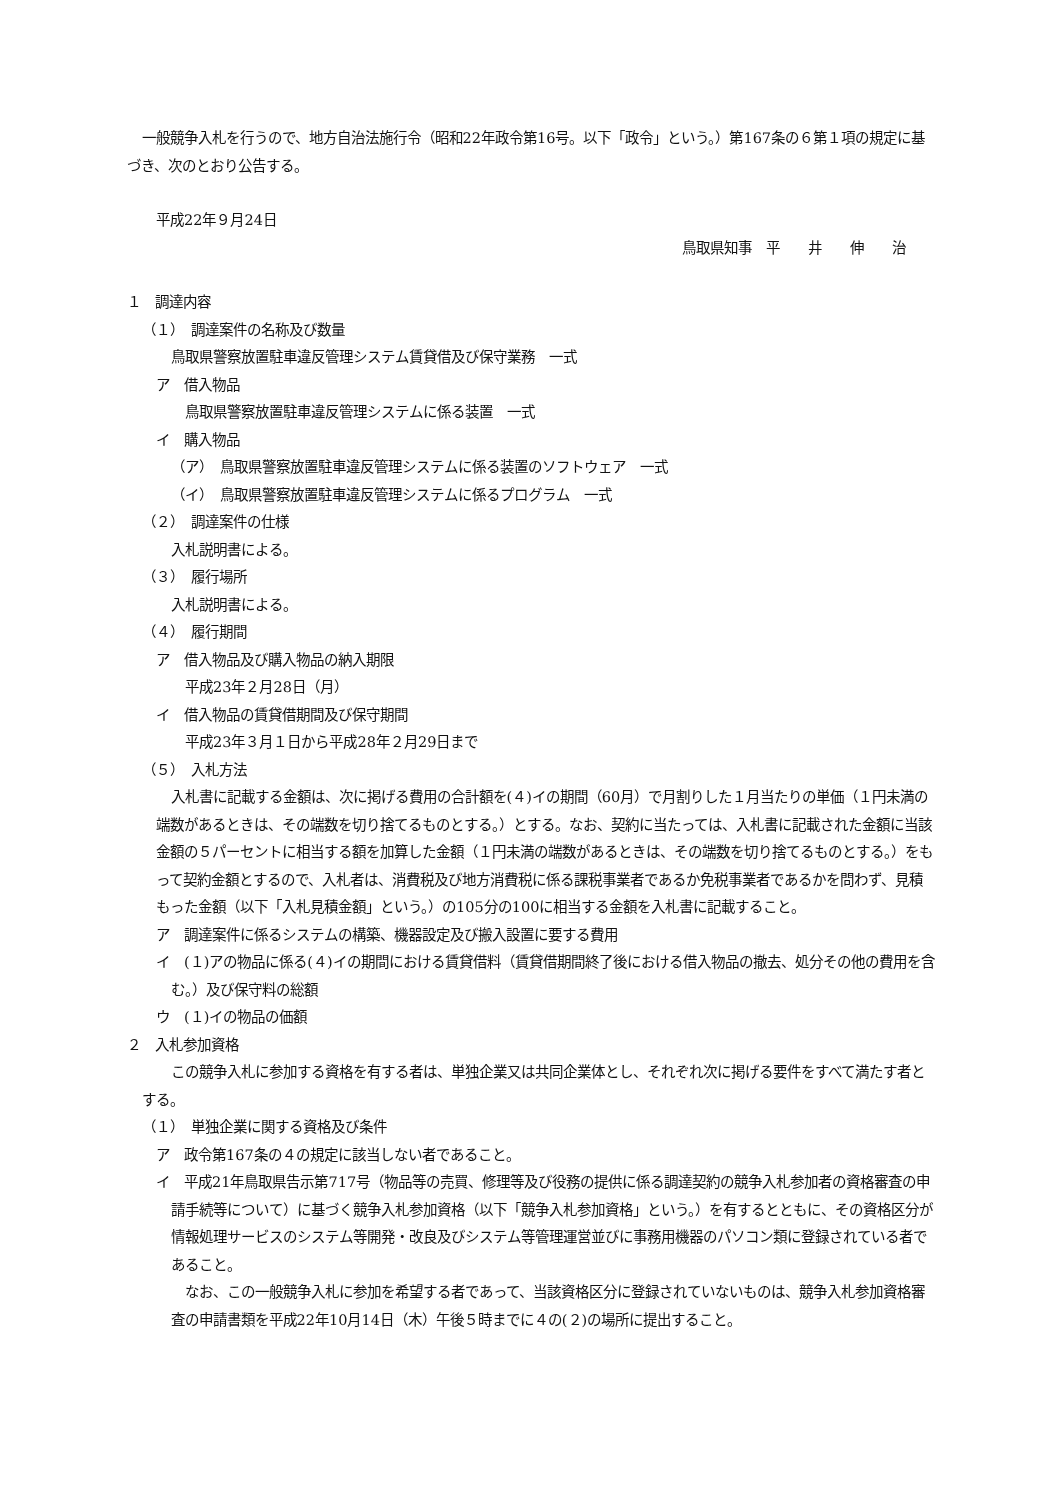一般競争入札を行うので、地方自治法施行令（昭和22年政令第16号。以下「政令」という。）第167条の６第１項の規定に基づき、次のとおり公告する。
平成22年９月24日
鳥取県知事　平　　井　　伸　　治
１　調達内容
（１）　調達案件の名称及び数量
鳥取県警察放置駐車違反管理システム賃貸借及び保守業務　一式
ア　借入物品
鳥取県警察放置駐車違反管理システムに係る装置　一式
イ　購入物品
（ア）　鳥取県警察放置駐車違反管理システムに係る装置のソフトウェア　一式
（イ）　鳥取県警察放置駐車違反管理システムに係るプログラム　一式
（２）　調達案件の仕様
入札説明書による。
（３）　履行場所
入札説明書による。
（４）　履行期間
ア　借入物品及び購入物品の納入期限
平成23年２月28日（月）
イ　借入物品の賃貸借期間及び保守期間
平成23年３月１日から平成28年２月29日まで
（５）　入札方法
入札書に記載する金額は、次に掲げる費用の合計額を(４)イの期間（60月）で月割りした１月当たりの単価（１円未満の端数があるときは、その端数を切り捨てるものとする。）とする。なお、契約に当たっては、入札書に記載された金額に当該金額の５パーセントに相当する額を加算した金額（１円未満の端数があるときは、その端数を切り捨てるものとする。）をもって契約金額とするので、入札者は、消費税及び地方消費税に係る課税事業者であるか免税事業者であるかを問わず、見積もった金額（以下「入札見積金額」という。）の105分の100に相当する金額を入札書に記載すること。
ア　調達案件に係るシステムの構築、機器設定及び搬入設置に要する費用
イ　(１)アの物品に係る(４)イの期間における賃貸借料（賃貸借期間終了後における借入物品の撤去、処分その他の費用を含む。）及び保守料の総額
ウ　(１)イの物品の価額
２　入札参加資格
この競争入札に参加する資格を有する者は、単独企業又は共同企業体とし、それぞれ次に掲げる要件をすべて満たす者とする。
（１）　単独企業に関する資格及び条件
ア　政令第167条の４の規定に該当しない者であること。
イ　平成21年鳥取県告示第717号（物品等の売買、修理等及び役務の提供に係る調達契約の競争入札参加者の資格審査の申請手続等について）に基づく競争入札参加資格（以下「競争入札参加資格」という。）を有するとともに、その資格区分が情報処理サービスのシステム等開発・改良及びシステム等管理運営並びに事務用機器のパソコン類に登録されている者であること。
なお、この一般競争入札に参加を希望する者であって、当該資格区分に登録されていないものは、競争入札参加資格審査の申請書類を平成22年10月14日（木）午後５時までに４の(２)の場所に提出すること。